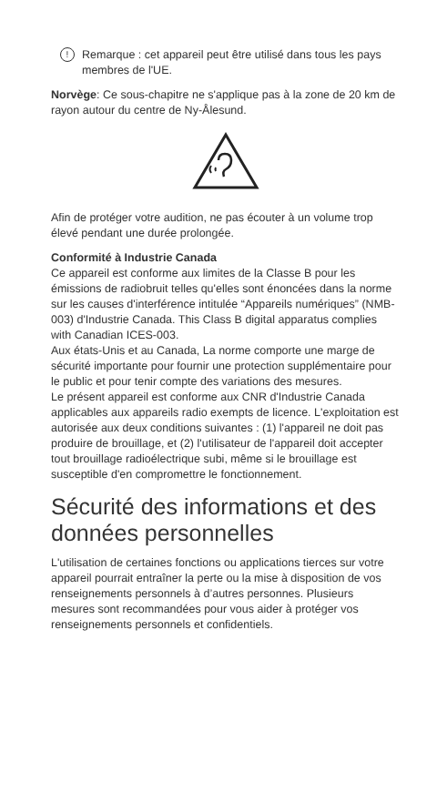!
Remarque : cet appareil peut être utilisé dans tous les pays membres de l'UE.
Norvège: Ce sous-chapitre ne s'applique pas à la zone de 20 km de rayon autour du centre de Ny-Ålesund.
Afin de protéger votre audition, ne pas écouter à un volume trop élevé pendant une durée prolongée.
Conformité à Industrie Canada
Ce appareil est conforme aux limites de la Classe B pour les émissions de radiobruit telles qu'elles sont énoncées dans la norme sur les causes d'interférence intitulée “Appareils numériques” (NMB-003) d'Industrie Canada. This Class B digital apparatus complies with Canadian ICES-003.
Aux états-Unis et au Canada, La norme comporte une marge de sécurité importante pour fournir une protection supplémentaire pour le public et pour tenir compte des variations des mesures.
Le présent appareil est conforme aux CNR d'Industrie Canada applicables aux appareils radio exempts de licence. L'exploitation est autorisée aux deux conditions suivantes : (1) l'appareil ne doit pas produire de brouillage, et (2) l'utilisateur de l'appareil doit accepter tout brouillage radioélectrique subi, même si le brouillage est susceptible d'en compromettre le fonctionnement.
Sécurité des informations et des données personnelles
L'utilisation de certaines fonctions ou applications tierces sur votre appareil pourrait entraîner la perte ou la mise à disposition de vos renseignements personnels à d’autres personnes. Plusieurs mesures sont recommandées pour vous aider à protéger vos renseignements personnels et confidentiels.